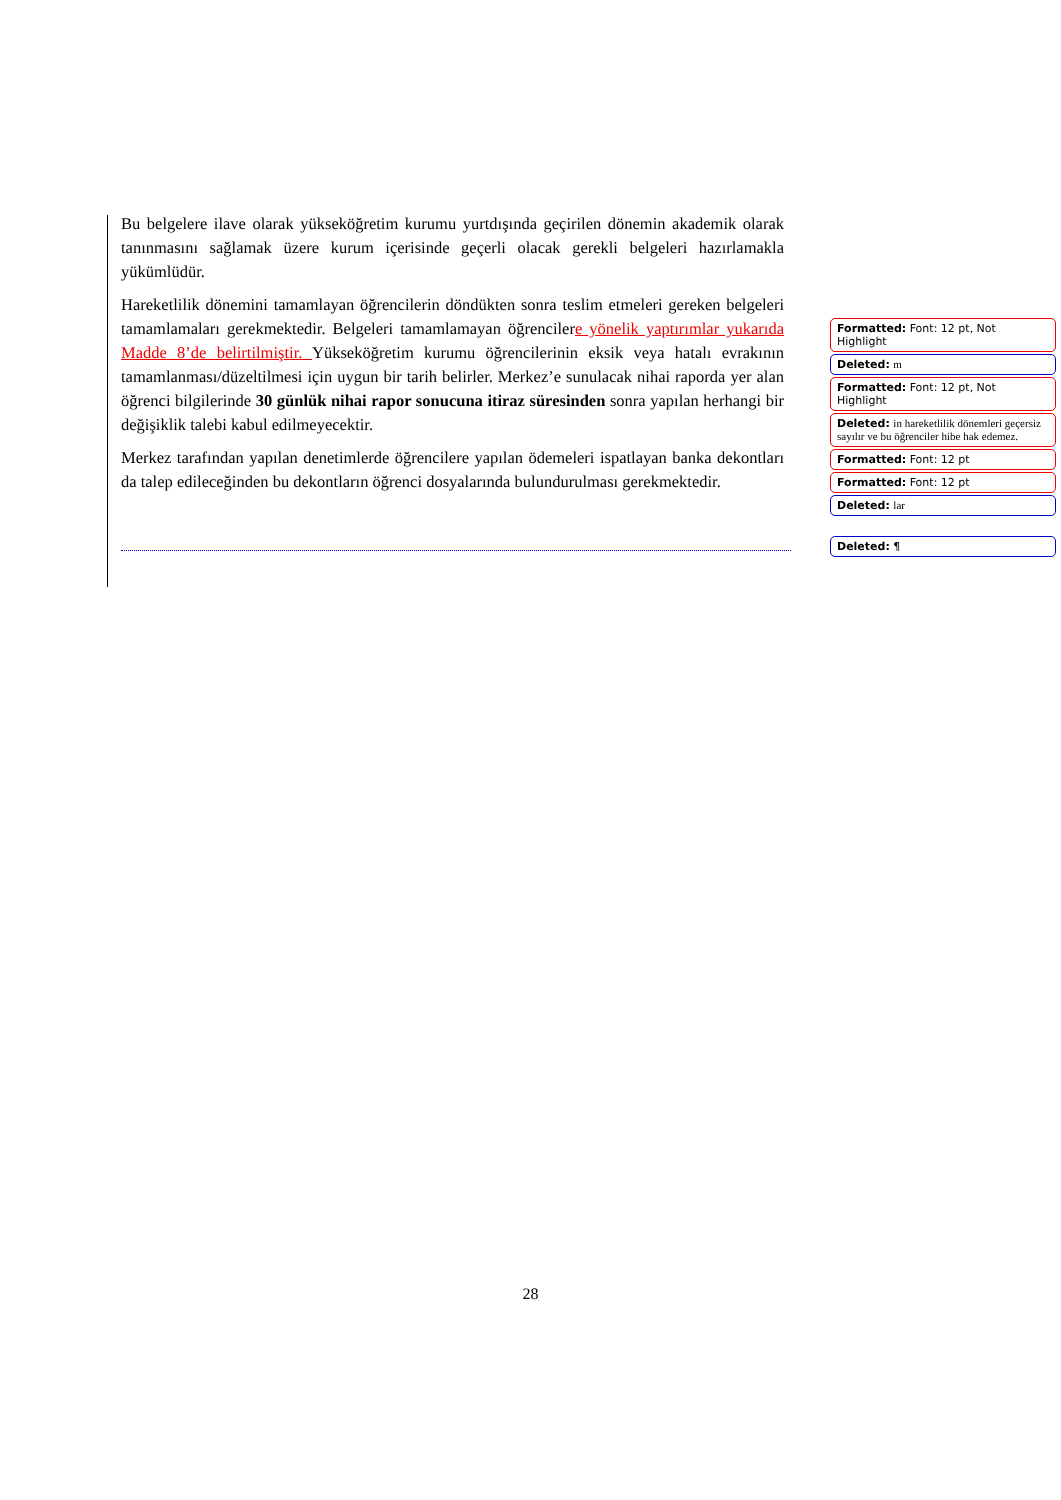Bu belgelere ilave olarak yükseköğretim kurumu yurtdışında geçirilen dönemin akademik olarak tanınmasını sağlamak üzere kurum içerisinde geçerli olacak gerekli belgeleri hazırlamakla yükümlüdür.
Hareketlilik dönemini tamamlayan öğrencilerin döndükten sonra teslim etmeleri gereken belgeleri tamamlamaları gerekmektedir. Belgeleri tamamlamayan öğrencilere yönelik yaptırımlar yukarıda Madde 8’de belirtilmiştir. Yükseköğretim kurumu öğrencilerinin eksik veya hatalı evrakının tamamlanması/düzeltilmesi için uygun bir tarih belirler. Merkez’e sunulacak nihai raporda yer alan öğrenci bilgilerinde 30 günlük nihai rapor sonucuna itiraz süresinden sonra yapılan herhangi bir değişiklik talebi kabul edilmeyecektir.
Merkez tarafından yapılan denetimlerde öğrencilere yapılan ödemeleri ispatlayan banka dekontları da talep edileceğinden bu dekontların öğrenci dosyalarında bulundurulması gerekmektedir.
Formatted: Font: 12 pt, Not Highlight
Deleted: m
Formatted: Font: 12 pt, Not Highlight
Deleted: in hareketlilik dönemleri geçersiz sayılır ve bu öğrenciler hibe hak edemez.
Formatted: Font: 12 pt
Formatted: Font: 12 pt
Deleted: lar
Deleted: ¶
28